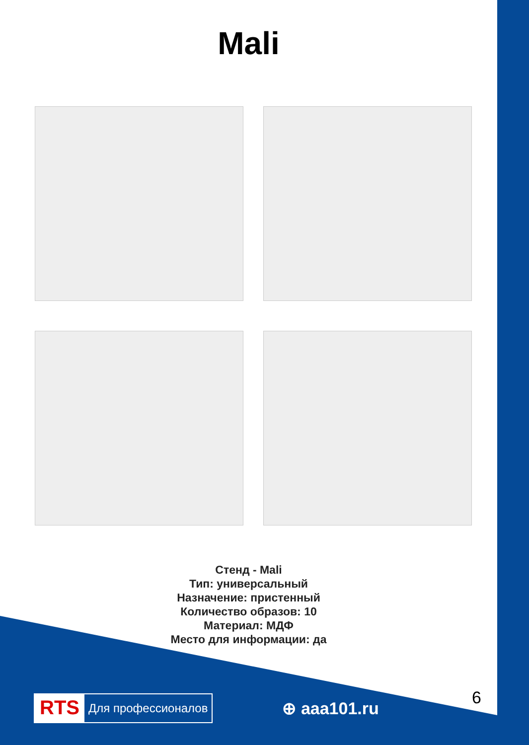Mali
Стенд - Mali
Тип: универсальный
Назначение: пристенный
Количество образов: 10
Материал: МДФ
Место для информации: да
6
RTS Для профессионалов
⊕ aaa101.ru